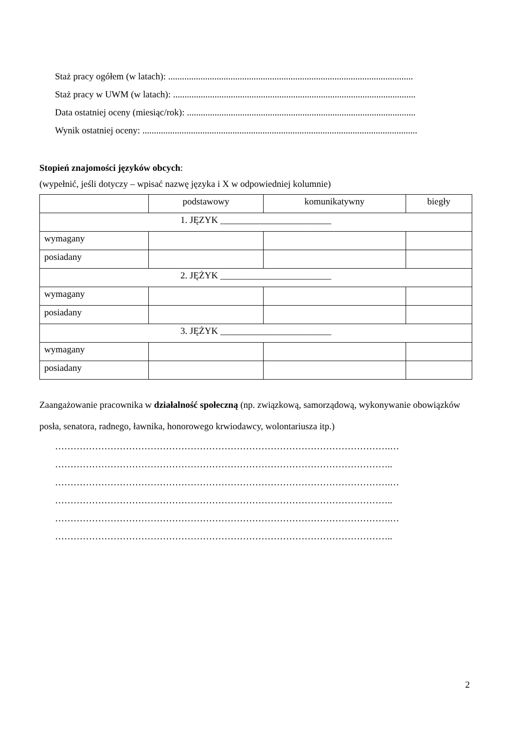Staż pracy ogółem (w latach): ..........................................................................................................
Staż pracy w UWM (w latach): .........................................................................................................
Data ostatniej oceny (miesiąc/rok): ...................................................................................................
Wynik ostatniej oceny: .......................................................................................................................
Stopień znajomości języków obcych:
(wypełnić, jeśli dotyczy – wpisać nazwę języka i X w odpowiedniej kolumnie)
| | podstawowy | komunikatywny | biegły |
| 1. JĘZYK ________________________ | | | |
| wymagany | | | |
| posiadany | | | |
| 2. JĘŻYK ________________________ | | | |
| wymagany | | | |
| posiadany | | | |
| 3. JĘŻYK ________________________ | | | |
| wymagany | | | |
| posiadany | | | |
Zaangażowanie pracownika w działalność społeczną (np. związkową, samorządową, wykonywanie obowiązków posła, senatora, radnego, ławnika, honorowego krwiodawcy, wolontariusza itp.)
……………………………………………………………………………………………….…
………………………………………………………………………………………………..
……………………………………………………………………………………………….…
………………………………………………………………………………………………..
……………………………………………………………………………………………….…
………………………………………………………………………………………………..
2